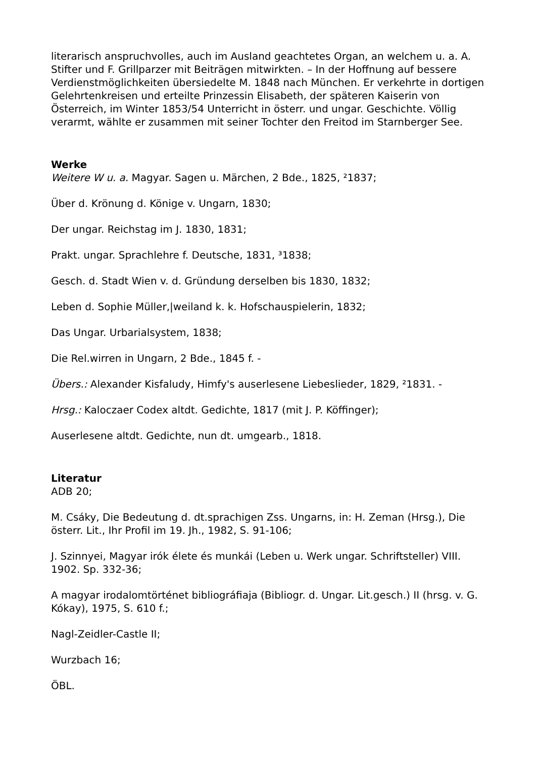literarisch anspruchvolles, auch im Ausland geachtetes Organ, an welchem u. a. A. Stifter und F. Grillparzer mit Beiträgen mitwirkten. – In der Hoffnung auf bessere Verdienstmöglichkeiten übersiedelte M. 1848 nach München. Er verkehrte in dortigen Gelehrtenkreisen und erteilte Prinzessin Elisabeth, der späteren Kaiserin von Österreich, im Winter 1853/54 Unterricht in österr. und ungar. Geschichte. Völlig verarmt, wählte er zusammen mit seiner Tochter den Freitod im Starnberger See.
Werke
Weitere W u. a. Magyar. Sagen u. Märchen, 2 Bde., 1825, ²1837;
Über d. Krönung d. Könige v. Ungarn, 1830;
Der ungar. Reichstag im J. 1830, 1831;
Prakt. ungar. Sprachlehre f. Deutsche, 1831, ³1838;
Gesch. d. Stadt Wien v. d. Gründung derselben bis 1830, 1832;
Leben d. Sophie Müller,|weiland k. k. Hofschauspielerin, 1832;
Das Ungar. Urbarialsystem, 1838;
Die Rel.wirren in Ungarn, 2 Bde., 1845 f. -
Übers.: Alexander Kisfaludy, Himfy's auserlesene Liebeslieder, 1829, ²1831. -
Hrsg.: Kaloczaer Codex altdt. Gedichte, 1817 (mit J. P. Köffinger);
Auserlesene altdt. Gedichte, nun dt. umgearb., 1818.
Literatur
ADB 20;
M. Csáky, Die Bedeutung d. dt.sprachigen Zss. Ungarns, in: H. Zeman (Hrsg.), Die österr. Lit., Ihr Profil im 19. Jh., 1982, S. 91-106;
J. Szinnyei, Magyar irók élete és munkái (Leben u. Werk ungar. Schriftsteller) VIII. 1902. Sp. 332-36;
A magyar irodalomtörténet bibliográfiaja (Bibliogr. d. Ungar. Lit.gesch.) II (hrsg. v. G. Kókay), 1975, S. 610 f.;
Nagl-Zeidler-Castle II;
Wurzbach 16;
ÖBL.